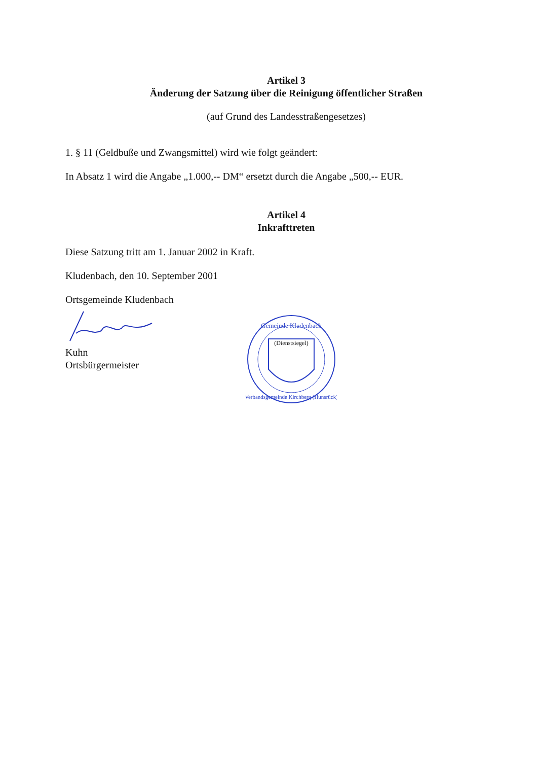Artikel 3
Änderung der Satzung über die Reinigung öffentlicher Straßen
(auf Grund des Landesstraßengesetzes)
1. § 11 (Geldbuße und Zwangsmittel) wird wie folgt geändert:
In Absatz 1 wird die Angabe „1.000,-- DM“ ersetzt durch die Angabe „500,-- EUR.
Artikel 4
Inkrafttreten
Diese Satzung tritt am 1. Januar 2002 in Kraft.
Kludenbach, den 10. September 2001
Ortsgemeinde Kludenbach
Kuhn
Ortsbürgermeister
Gemeinde Kludenbach
(Dienstsiegel)
Verbandsgemeinde Kirchberg (Hunsrück)